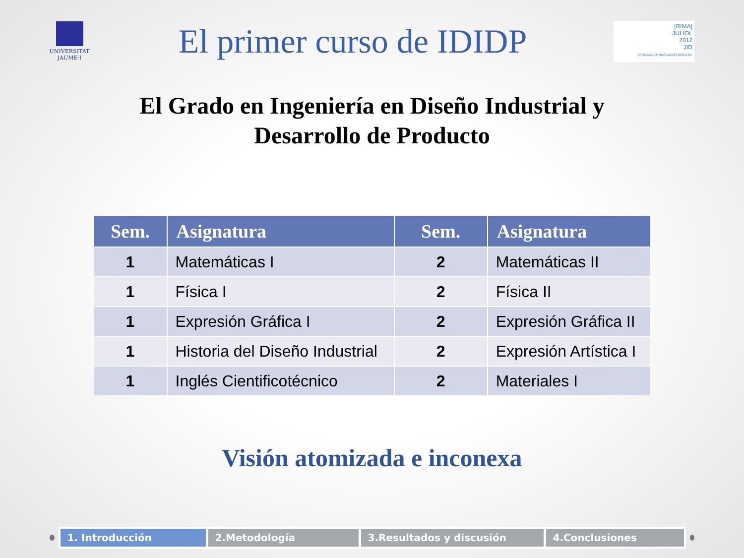UNIVERSITAT
JAUME·I
El primer curso de IDIDP
[RIMA]
JULIOL
2012
JID
JORNADA D'INNOVACIÓ DOCENT
El Grado en Ingeniería en Diseño Industrial y
Desarrollo de Producto
| Sem. | Asignatura | Sem. | Asignatura |
| --- | --- | --- | --- |
| 1 | Matemáticas I | 2 | Matemáticas II |
| 1 | Física I | 2 | Física II |
| 1 | Expresión Gráfica I | 2 | Expresión Gráfica II |
| 1 | Historia del Diseño Industrial | 2 | Expresión Artística I |
| 1 | Inglés Cientificotécnico | 2 | Materiales I |
Visión atomizada e inconexa
1. Introducción 2.Metodología 3.Resultados y discusión 4.Conclusiones